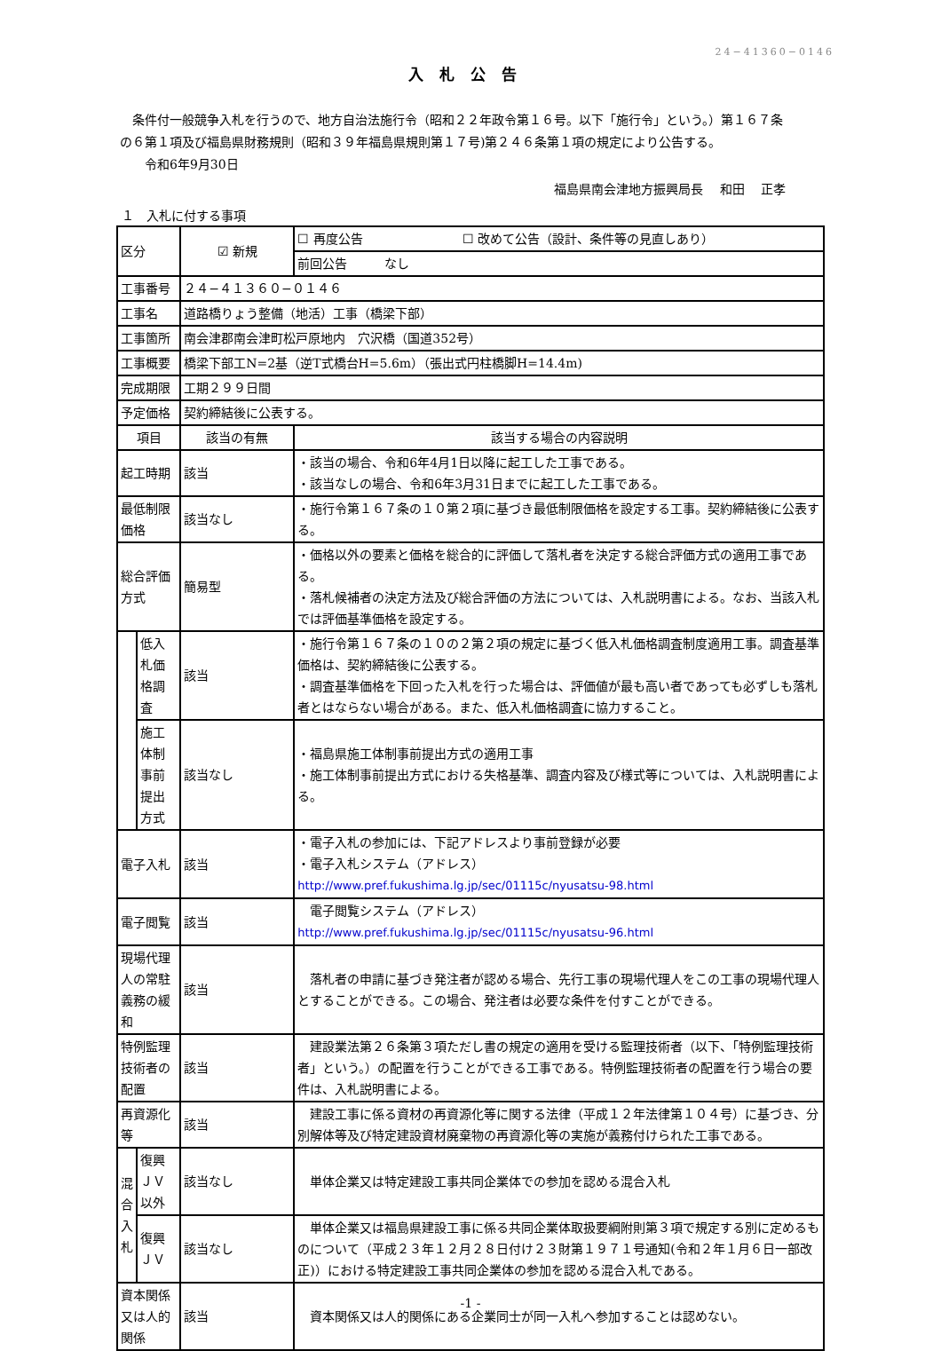24−41360−0146
入札公告
　条件付一般競争入札を行うので、地方自治法施行令（昭和２２年政令第１６号。以下「施行令」という。）第１６７条の６第１項及び福島県財務規則（昭和３９年福島県規則第１７号)第２４６条第１項の規定により公告する。
　　令和6年9月30日
福島県南会津地方振興局長　 和田　 正孝
１　入札に付する事項
| 区分 | | ☑ 新規 | ☐ 再度公告 ☐ 改めて公告（設計、条件等の見直しあり） |
| | | | 前回公告 なし |
| 工事番号 | | ２４−４１３６０−０１４６ | |
| 工事名 | | 道路橋りょう整備（地活）工事（橋梁下部） | |
| 工事箇所 | | 南会津郡南会津町松戸原地内 穴沢橋（国道352号） | |
| 工事概要 | | 橋梁下部工N=2基（逆T式橋台H=5.6m）（張出式円柱橋脚H=14.4m) | |
| 完成期限 | | 工期２９９日間 | |
| 予定価格 | | 契約締結後に公表する。 | |
| 項目 | | 該当の有無 | 該当する場合の内容説明 |
| 起工時期 | | 該当 | ・該当の場合、令和6年4月1日以降に起工した工事である。 ・該当なしの場合、令和6年3月31日までに起工した工事である。 |
| 最低制限価格 | | 該当なし | ・施行令第１６７条の１０第２項に基づき最低制限価格を設定する工事。契約締結後に公表する。 |
| 総合評価方式 | | 簡易型 | ・価格以外の要素と価格を総合的に評価して落札者を決定する総合評価方式の適用工事である。 ・落札候補者の決定方法及び総合評価の方法については、入札説明書による。なお、当該入札では評価基準価格を設定する。 |
| | 低入札価格調査 | 該当 | ・施行令第１６７条の１０の２第２項の規定に基づく低入札価格調査制度適用工事。調査基準価格は、契約締結後に公表する。 ・調査基準価格を下回った入札を行った場合は、評価値が最も高い者であっても必ずしも落札者とはならない場合がある。また、低入札価格調査に協力すること。 |
| | 施工体制事前提出方式 | 該当なし | ・福島県施工体制事前提出方式の適用工事 ・施工体制事前提出方式における失格基準、調査内容及び様式等については、入札説明書による。 |
| 電子入札 | | 該当 | ・電子入札の参加には、下記アドレスより事前登録が必要 ・電子入札システム（アドレス） http://www.pref.fukushima.lg.jp/sec/01115c/nyusatsu-98.html |
| 電子閲覧 | | 該当 | 電子閲覧システム（アドレス） http://www.pref.fukushima.lg.jp/sec/01115c/nyusatsu-96.html |
| 現場代理人の常駐義務の緩和 | | 該当 | 落札者の申請に基づき発注者が認める場合、先行工事の現場代理人をこの工事の現場代理人とすることができる。この場合、発注者は必要な条件を付すことができる。 |
| 特例監理技術者の配置 | | 該当 | 建設業法第２６条第３項ただし書の規定の適用を受ける監理技術者（以下、「特例監理技術者」という。）の配置を行うことができる工事である。特例監理技術者の配置を行う場合の要件は、入札説明書による。 |
| 再資源化等 | | 該当 | 建設工事に係る資材の再資源化等に関する法律（平成１２年法律第１０４号）に基づき、分別解体等及び特定建設資材廃棄物の再資源化等の実施が義務付けられた工事である。 |
| 混合入札 | 復興ＪＶ以外 | 該当なし | 単体企業又は特定建設工事共同企業体での参加を認める混合入札 |
| | 復興ＪＶ | 該当なし | 単体企業又は福島県建設工事に係る共同企業体取扱要綱附則第３項で規定する別に定めるものについて（平成２３年１２月２８日付け２３財第１９７１号通知(令和２年１月６日一部改正)）における特定建設工事共同企業体の参加を認める混合入札である。 |
| 資本関係又は人的関係 | | 該当 | 資本関係又は人的関係にある企業同士が同一入札へ参加することは認めない。 |
-1 -